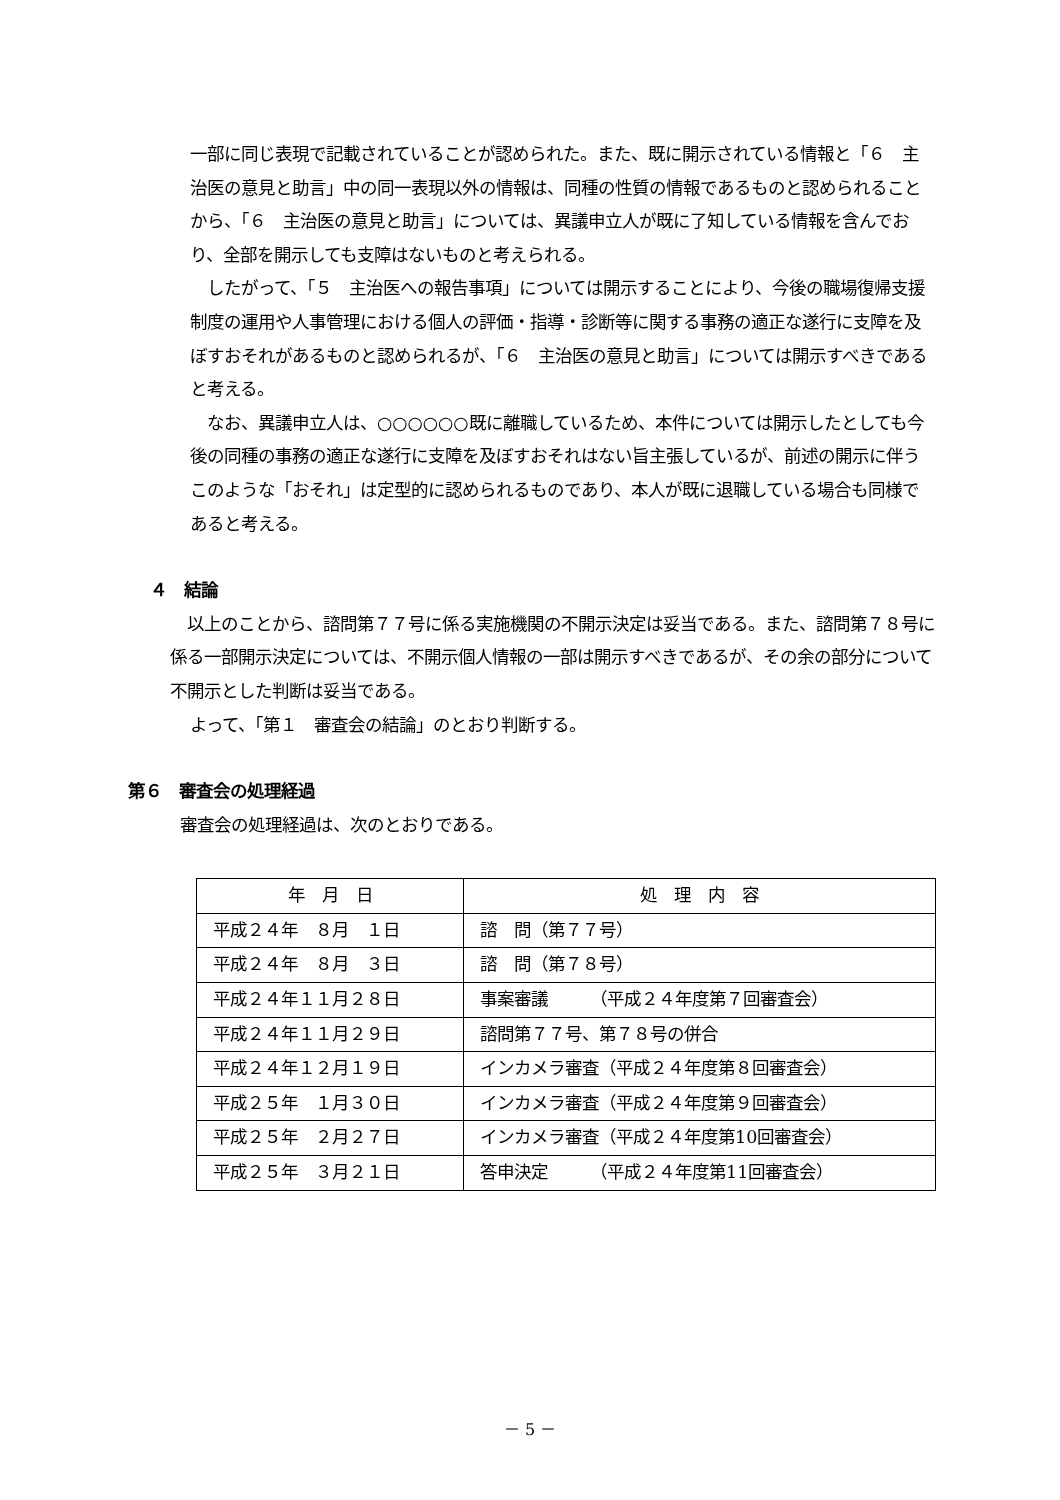一部に同じ表現で記載されていることが認められた。また、既に開示されている情報と「６　主治医の意見と助言」中の同一表現以外の情報は、同種の性質の情報であるものと認められることから、「６　主治医の意見と助言」については、異議申立人が既に了知している情報を含んでおり、全部を開示しても支障はないものと考えられる。
　したがって、「５　主治医への報告事項」については開示することにより、今後の職場復帰支援制度の運用や人事管理における個人の評価・指導・診断等に関する事務の適正な遂行に支障を及ぼすおそれがあるものと認められるが、「６　主治医の意見と助言」については開示すべきであると考える。
　なお、異議申立人は、○○○○○○既に離職しているため、本件については開示したとしても今後の同種の事務の適正な遂行に支障を及ぼすおそれはない旨主張しているが、前述の開示に伴うこのような「おそれ」は定型的に認められるものであり、本人が既に退職している場合も同様であると考える。
４　結論
　以上のことから、諮問第７７号に係る実施機関の不開示決定は妥当である。また、諮問第７８号に係る一部開示決定については、不開示個人情報の一部は開示すべきであるが、その余の部分について不開示とした判断は妥当である。
よって、「第１　審査会の結論」のとおり判断する。
第６　審査会の処理経過
審査会の処理経過は、次のとおりである。
| 年 月 日 | 処 理 内 容 |
| --- | --- |
| 平成２４年 ８月 １日 | 諮 問（第７７号） |
| 平成２４年 ８月 ３日 | 諮 問（第７８号） |
| 平成２４年１１月２８日 | 事案審議 （平成２４年度第７回審査会） |
| 平成２４年１１月２９日 | 諮問第７７号、第７８号の併合 |
| 平成２４年１２月１９日 | インカメラ審査（平成２４年度第８回審査会） |
| 平成２５年 １月３０日 | インカメラ審査（平成２４年度第９回審査会） |
| 平成２５年 ２月２７日 | インカメラ審査（平成２４年度第10回審査会） |
| 平成２５年 ３月２１日 | 答申決定 （平成２４年度第11回審査会） |
－ 5 －